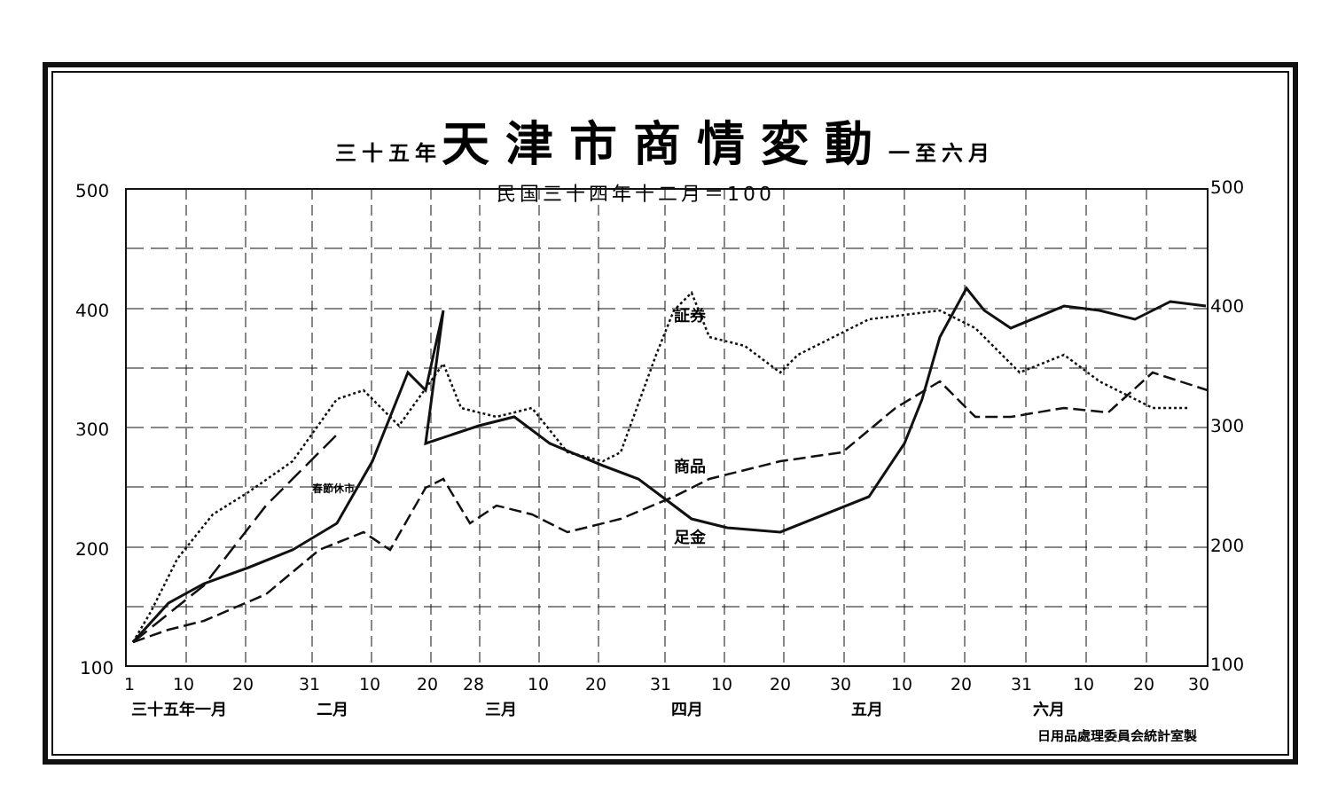三十五年天津市商情変動一至六月
民国三十四年十二月＝100
500
400
300
200
100
500
400
300
200
100
1
10
20
31
10
20
28
10
20
31
10
20
30
10
20
31
10
20
30
三十五年一月
二月
三月
四月
五月
六月
証券
商品
足金
春節休市
日用品處理委員会統計室製